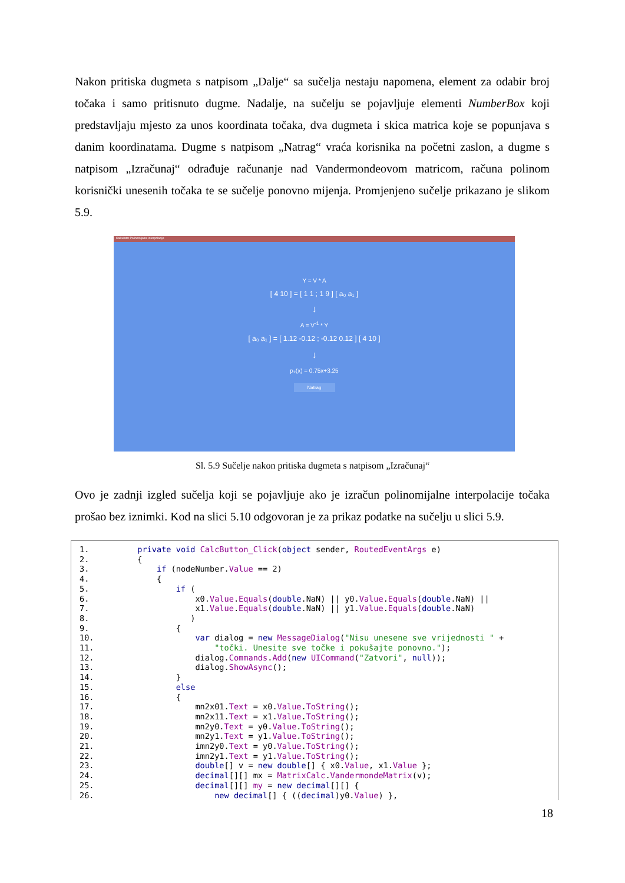Nakon pritiska dugmeta s natpisom „Dalje“ sa sučelja nestaju napomena, element za odabir broj točaka i samo pritisnuto dugme. Nadalje, na sučelju se pojavljuje elementi NumberBox koji predstavljaju mjesto za unos koordinata točaka, dva dugmeta i skica matrica koje se popunjava s danim koordinatama. Dugme s natpisom „Natrag“ vraća korisnika na početni zaslon, a dugme s natpisom „Izračunaj“ odrađuje računanje nad Vandermondeovom matricom, računa polinom korisnički unesenih točaka te se sučelje ponovno mijenja. Promjenjeno sučelje prikazano je slikom 5.9.
Kalkulator Polinomijalne interpolacije
Y = V * A
[ 4 10 ] = [ 1 1 ; 1 9 ] [ a₀ a₁ ]
↓
A = V<sup>-1</sup> * Y
[ a₀ a₁ ] = [ 1.12 -0.12 ; -0.12 0.12 ] [ 4 10 ]
↓
p₂(x) = 0.75x+3.25
Natrag
Sl. 5.9 Sučelje nakon pritiska dugmeta s natpisom „Izračunaj“
Ovo je zadnji izgled sučelja koji se pojavljuje ako je izračun polinomijalne interpolacije točaka prošao bez iznimki. Kod na slici 5.10 odgovoran je za prikaz podatke na sučelju u slici 5.9.
1.          private void CalcButton_Click(object sender, RoutedEventArgs e)
2.          {
3.              if (nodeNumber.Value == 2)
4.              {
5.                  if (
6.                      x0.Value.Equals(double.NaN) || y0.Value.Equals(double.NaN) ||
7.                      x1.Value.Equals(double.NaN) || y1.Value.Equals(double.NaN)
8.                     )
9.                  {
10.                     var dialog = new MessageDialog("Nisu unesene sve vrijednosti " +
11.                         "točki. Unesite sve točke i pokušajte ponovno.");
12.                     dialog.Commands.Add(new UICommand("Zatvori", null));
13.                     dialog.ShowAsync();
14.                 }
15.                 else
16.                 {
17.                     mn2x01.Text = x0.Value.ToString();
18.                     mn2x11.Text = x1.Value.ToString();
19.                     mn2y0.Text = y0.Value.ToString();
20.                     mn2y1.Text = y1.Value.ToString();
21.                     imn2y0.Text = y0.Value.ToString();
22.                     imn2y1.Text = y1.Value.ToString();
23.                     double[] v = new double[] { x0.Value, x1.Value };
24.                     decimal[][] mx = MatrixCalc.VandermondeMatrix(v);
25.                     decimal[][] my = new decimal[][] {
26.                         new decimal[] { ((decimal)y0.Value) },
18